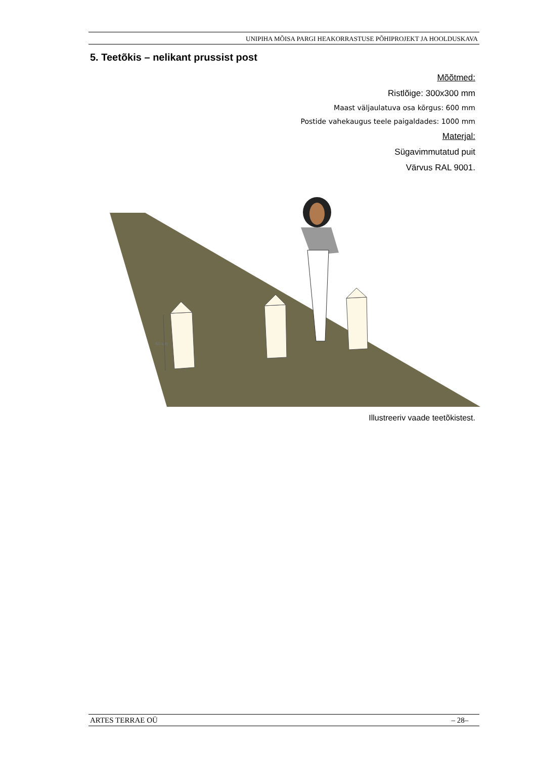UNIPIHA MÕISA PARGI HEAKORRASTUSE PÕHIPROJEKT JA HOOLDUSKAVA
5. Teetõkis – nelikant prussist post
Mõõtmed:
Ristlõige: 300x300 mm
Maast väljaulatuva osa kõrgus: 600 mm
Postide vahekaugus teele paigaldades: 1000 mm
Materjal:
Sügavimmutatud puit
Värvus RAL 9001.
60 cm
Illustreeriv vaade teetõkistest.
ARTES TERRAE OÜ – 28–